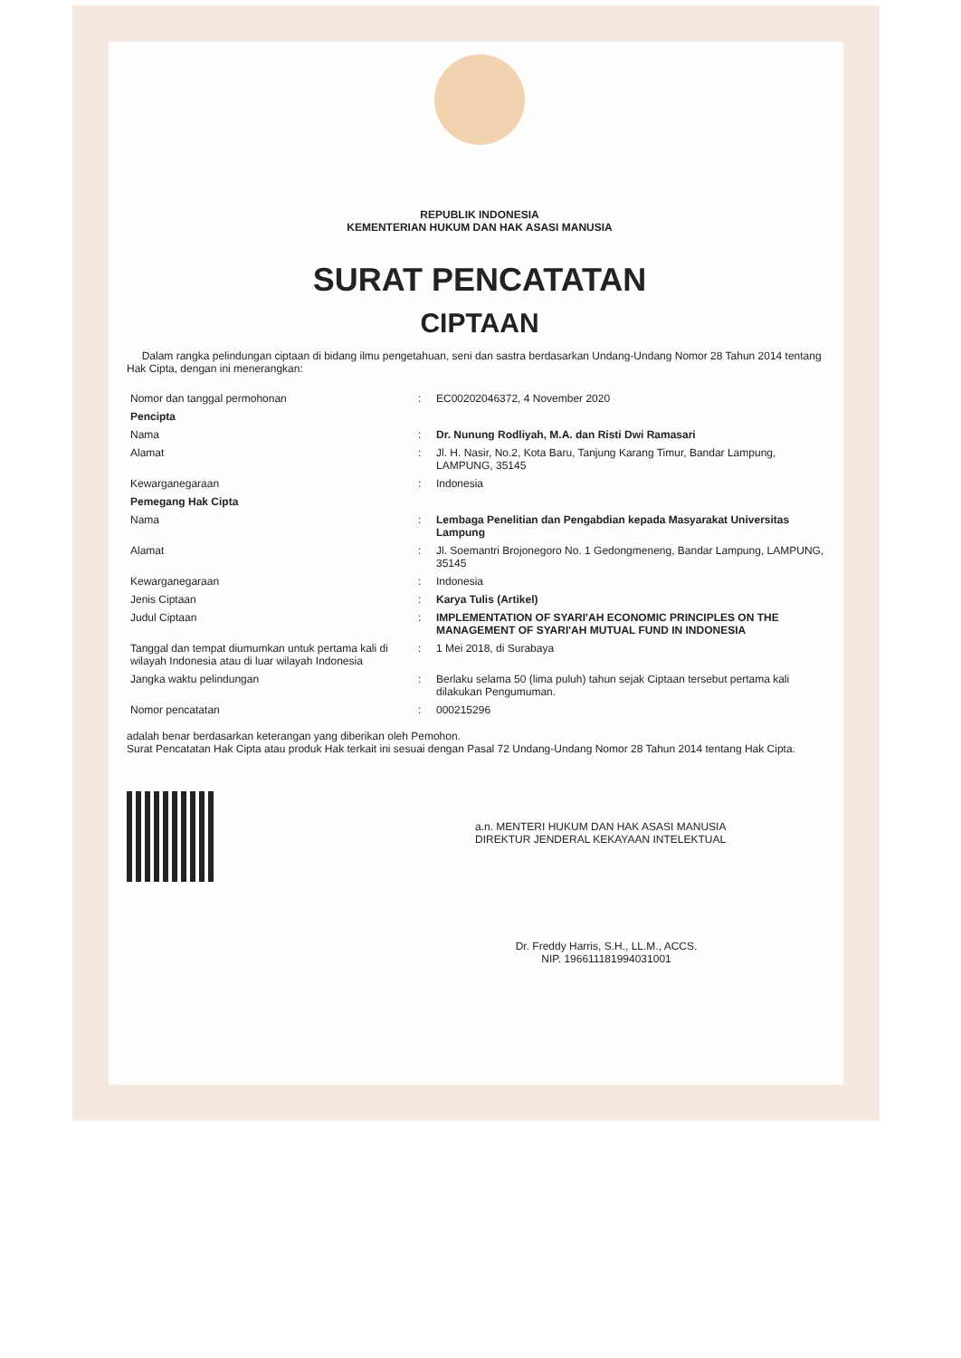REPUBLIK INDONESIA
KEMENTERIAN HUKUM DAN HAK ASASI MANUSIA
SURAT PENCATATAN
CIPTAAN
Dalam rangka pelindungan ciptaan di bidang ilmu pengetahuan, seni dan sastra berdasarkan Undang-Undang Nomor 28 Tahun 2014 tentang Hak Cipta, dengan ini menerangkan:
| Nomor dan tanggal permohonan | : | EC00202046372, 4 November 2020 |
| Pencipta | | |
| Nama | : | Dr. Nunung Rodliyah, M.A. dan Risti Dwi Ramasari |
| Alamat | : | Jl. H. Nasir, No.2, Kota Baru, Tanjung Karang Timur, Bandar Lampung, LAMPUNG, 35145 |
| Kewarganegaraan | : | Indonesia |
| Pemegang Hak Cipta | | |
| Nama | : | Lembaga Penelitian dan Pengabdian kepada Masyarakat Universitas Lampung |
| Alamat | : | Jl. Soemantri Brojonegoro No. 1 Gedongmeneng, Bandar Lampung, LAMPUNG, 35145 |
| Kewarganegaraan | : | Indonesia |
| Jenis Ciptaan | : | Karya Tulis (Artikel) |
| Judul Ciptaan | : | IMPLEMENTATION OF SYARI'AH ECONOMIC PRINCIPLES ON THE MANAGEMENT OF SYARI'AH MUTUAL FUND IN INDONESIA |
| Tanggal dan tempat diumumkan untuk pertama kali di wilayah Indonesia atau di luar wilayah Indonesia | : | 1 Mei 2018, di Surabaya |
| Jangka waktu pelindungan | : | Berlaku selama 50 (lima puluh) tahun sejak Ciptaan tersebut pertama kali dilakukan Pengumuman. |
| Nomor pencatatan | : | 000215296 |
adalah benar berdasarkan keterangan yang diberikan oleh Pemohon.
Surat Pencatatan Hak Cipta atau produk Hak terkait ini sesuai dengan Pasal 72 Undang-Undang Nomor 28 Tahun 2014 tentang Hak Cipta.
a.n. MENTERI HUKUM DAN HAK ASASI MANUSIA
DIREKTUR JENDERAL KEKAYAAN INTELEKTUAL
Dr. Freddy Harris, S.H., LL.M., ACCS.
NIP. 196611181994031001